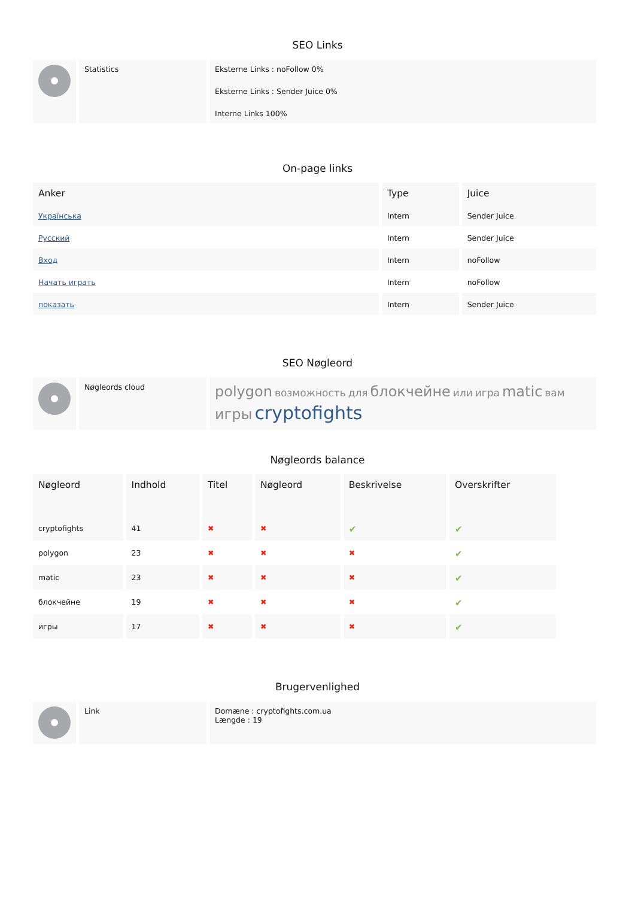SEO Links
| | Statistics | Eksterne Links : noFollow 0% Eksterne Links : Sender Juice 0% Interne Links 100% |
On-page links
| Anker | Type | Juice |
| --- | --- | --- |
| Українська | Intern | Sender Juice |
| Русский | Intern | Sender Juice |
| Вход | Intern | noFollow |
| Начать играть | Intern | noFollow |
| показать | Intern | Sender Juice |
SEO Nøgleord
| | Nøgleords cloud | polygon возможность для блокчейне или игра matic вам игры cryptofights |
Nøgleords balance
| Nøgleord | Indhold | Titel | Nøgleord | Beskrivelse | Overskrifter |
| --- | --- | --- | --- | --- | --- |
| cryptofights | 41 | ✖ | ✖ | ✔ | ✔ |
| polygon | 23 | ✖ | ✖ | ✖ | ✔ |
| matic | 23 | ✖ | ✖ | ✖ | ✔ |
| блокчейне | 19 | ✖ | ✖ | ✖ | ✔ |
| игры | 17 | ✖ | ✖ | ✖ | ✔ |
Brugervenlighed
| | Link | Domæne : cryptofights.com.ua Længde : 19 |